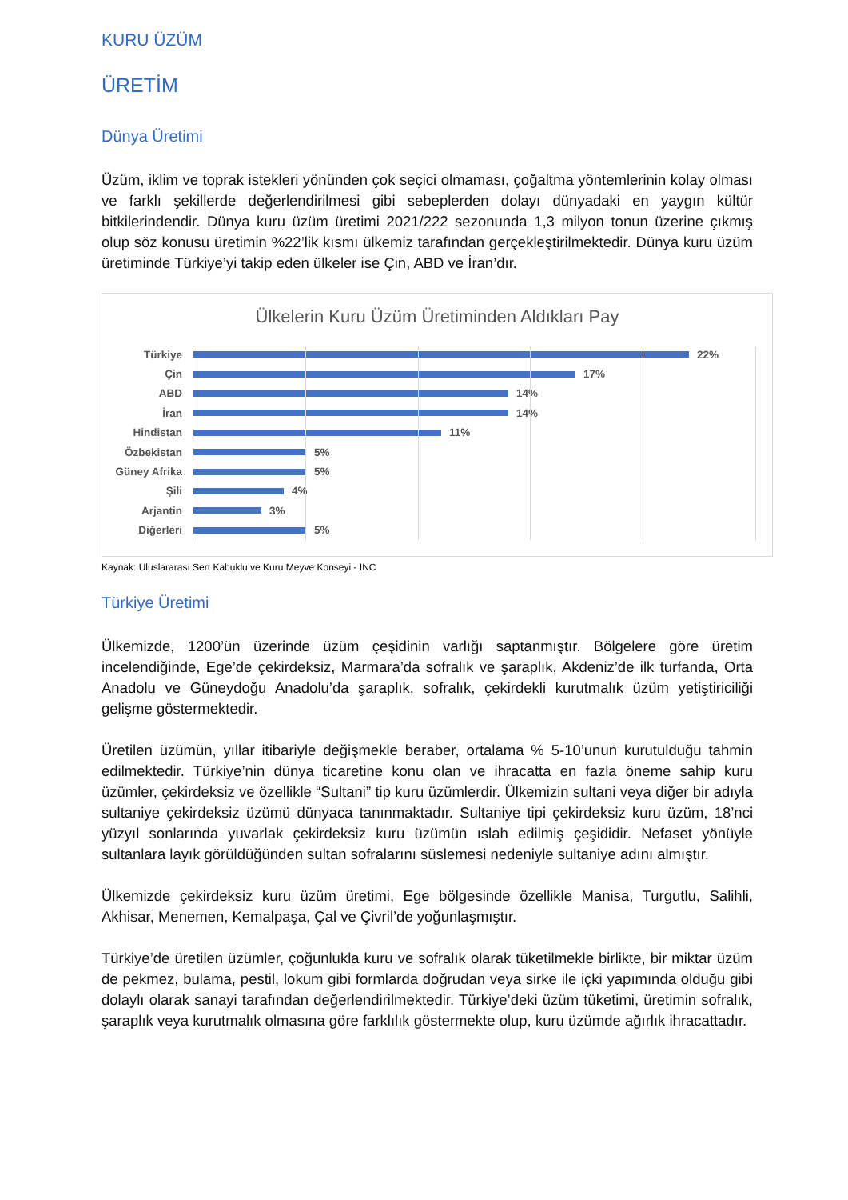KURU ÜZÜM
ÜRETİM
Dünya Üretimi
Üzüm, iklim ve toprak istekleri yönünden çok seçici olmaması, çoğaltma yöntemlerinin kolay olması ve farklı şekillerde değerlendirilmesi gibi sebeplerden dolayı dünyadaki en yaygın kültür bitkilerindendir. Dünya kuru üzüm üretimi 2021/222 sezonunda 1,3 milyon tonun üzerine çıkmış olup söz konusu üretimin %22’lik kısmı ülkemiz tarafından gerçekleştirilmektedir. Dünya kuru üzüm üretiminde Türkiye’yi takip eden ülkeler ise Çin, ABD ve İran’dır.
Ülkelerin Kuru Üzüm Üretiminden Aldıkları Pay
Türkiye 22%
Çin 17%
ABD 14%
İran 14%
Hindistan 11%
Özbekistan 5%
Güney Afrika 5%
Şili 4%
Arjantin 3%
Diğerleri 5%
Kaynak: Uluslararası Sert Kabuklu ve Kuru Meyve Konseyi - INC
Türkiye Üretimi
Ülkemizde, 1200’ün üzerinde üzüm çeşidinin varlığı saptanmıştır. Bölgelere göre üretim incelendiğinde, Ege’de çekirdeksiz, Marmara’da sofralık ve şaraplık, Akdeniz’de ilk turfanda, Orta Anadolu ve Güneydoğu Anadolu’da şaraplık, sofralık, çekirdekli kurutmalık üzüm yetiştiriciliği gelişme göstermektedir.
Üretilen üzümün, yıllar itibariyle değişmekle beraber, ortalama % 5-10’unun kurutulduğu tahmin edilmektedir. Türkiye’nin dünya ticaretine konu olan ve ihracatta en fazla öneme sahip kuru üzümler, çekirdeksiz ve özellikle “Sultani” tip kuru üzümlerdir. Ülkemizin sultani veya diğer bir adıyla sultaniye çekirdeksiz üzümü dünyaca tanınmaktadır. Sultaniye tipi çekirdeksiz kuru üzüm, 18’nci yüzyıl sonlarında yuvarlak çekirdeksiz kuru üzümün ıslah edilmiş çeşididir. Nefaset yönüyle sultanlara layık görüldüğünden sultan sofralarını süslemesi nedeniyle sultaniye adını almıştır.
Ülkemizde çekirdeksiz kuru üzüm üretimi, Ege bölgesinde özellikle Manisa, Turgutlu, Salihli, Akhisar, Menemen, Kemalpaşa, Çal ve Çivril’de yoğunlaşmıştır.
Türkiye’de üretilen üzümler, çoğunlukla kuru ve sofralık olarak tüketilmekle birlikte, bir miktar üzüm de pekmez, bulama, pestil, lokum gibi formlarda doğrudan veya sirke ile içki yapımında olduğu gibi dolaylı olarak sanayi tarafından değerlendirilmektedir. Türkiye’deki üzüm tüketimi, üretimin sofralık, şaraplık veya kurutmalık olmasına göre farklılık göstermekte olup, kuru üzümde ağırlık ihracattadır.